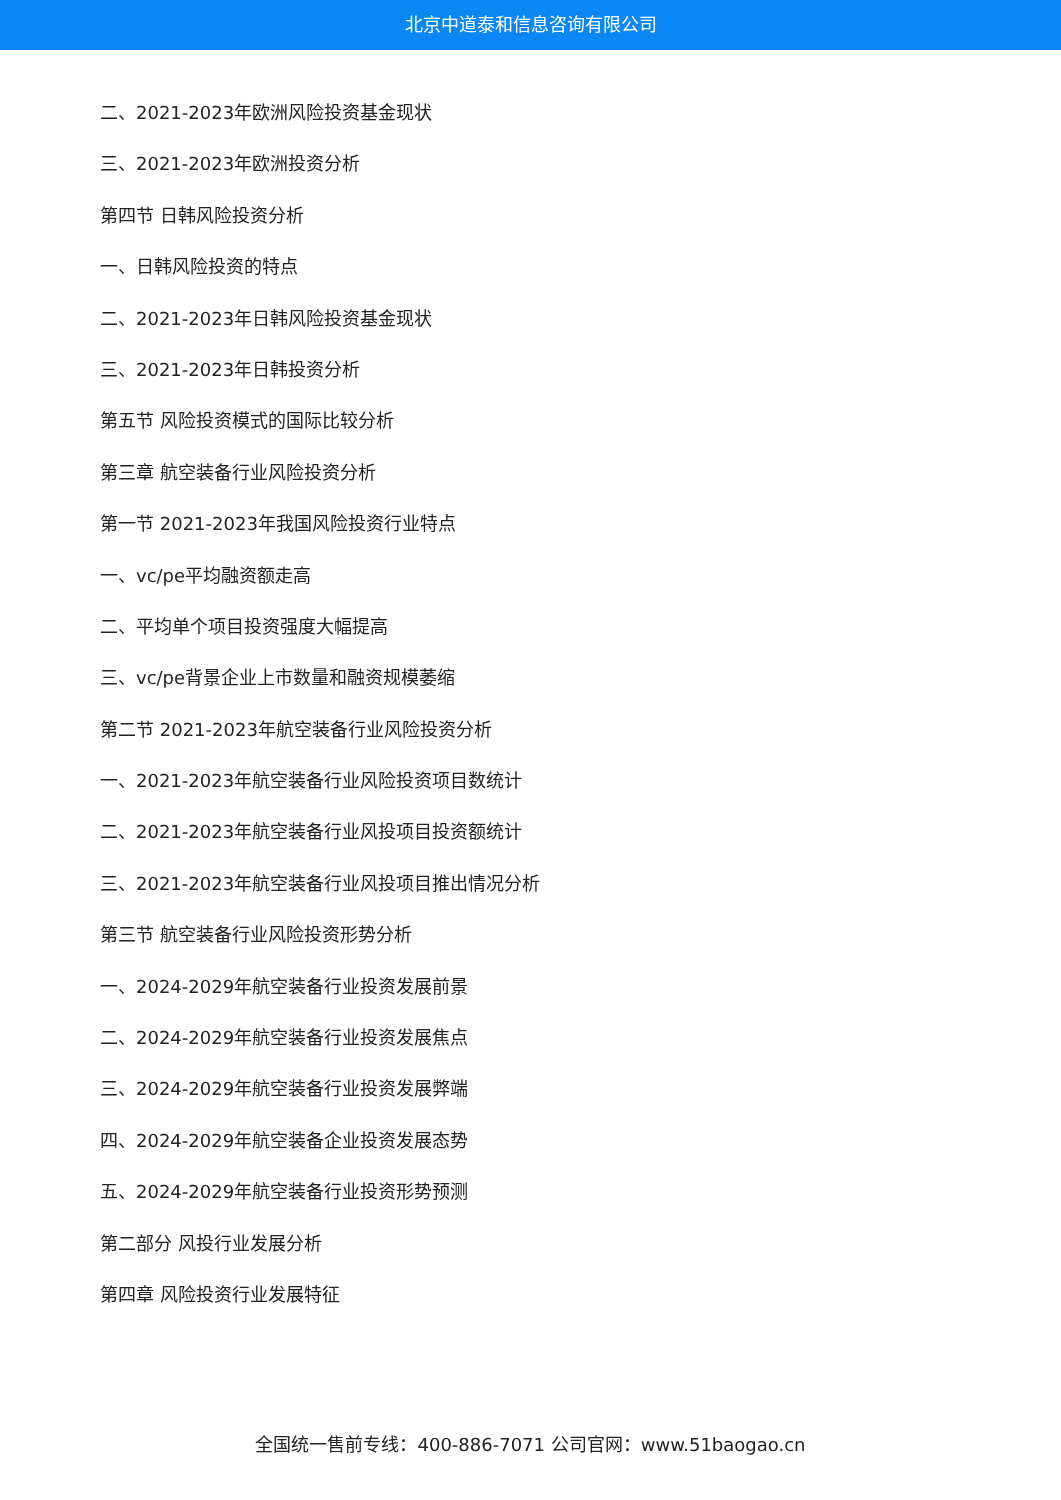北京中道泰和信息咨询有限公司
二、2021-2023年欧洲风险投资基金现状
三、2021-2023年欧洲投资分析
第四节 日韩风险投资分析
一、日韩风险投资的特点
二、2021-2023年日韩风险投资基金现状
三、2021-2023年日韩投资分析
第五节 风险投资模式的国际比较分析
第三章 航空装备行业风险投资分析
第一节 2021-2023年我国风险投资行业特点
一、vc/pe平均融资额走高
二、平均单个项目投资强度大幅提高
三、vc/pe背景企业上市数量和融资规模萎缩
第二节 2021-2023年航空装备行业风险投资分析
一、2021-2023年航空装备行业风险投资项目数统计
二、2021-2023年航空装备行业风投项目投资额统计
三、2021-2023年航空装备行业风投项目推出情况分析
第三节 航空装备行业风险投资形势分析
一、2024-2029年航空装备行业投资发展前景
二、2024-2029年航空装备行业投资发展焦点
三、2024-2029年航空装备行业投资发展弊端
四、2024-2029年航空装备企业投资发展态势
五、2024-2029年航空装备行业投资形势预测
第二部分 风投行业发展分析
第四章 风险投资行业发展特征
全国统一售前专线：400-886-7071 公司官网：www.51baogao.cn